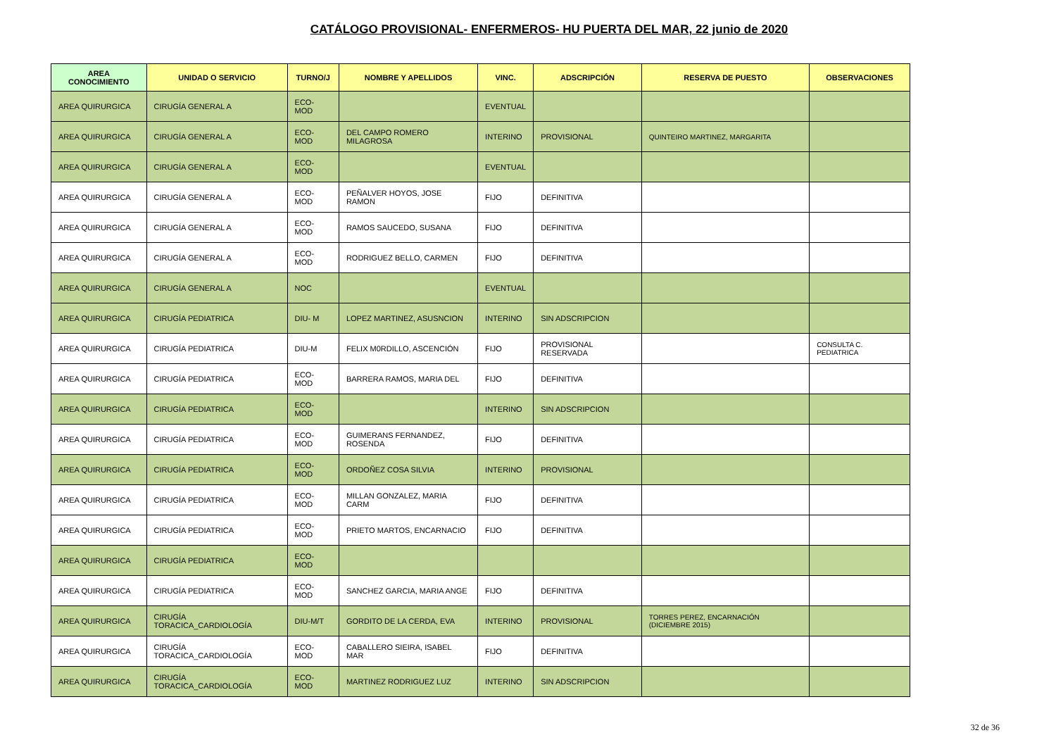CATÁLOGO PROVISIONAL- ENFERMEROS- HU PUERTA DEL MAR, 22 junio de 2020
| AREA CONOCIMIENTO | UNIDAD O SERVICIO | TURNO/J | NOMBRE Y APELLIDOS | VINC. | ADSCRIPCIÓN | RESERVA DE PUESTO | OBSERVACIONES |
| --- | --- | --- | --- | --- | --- | --- | --- |
| AREA QUIRURGICA | CIRUGÍA GENERAL A | ECO-MOD | | EVENTUAL | | | |
| AREA QUIRURGICA | CIRUGÍA GENERAL A | ECO-MOD | DEL CAMPO ROMERO MILAGROSA | INTERINO | PROVISIONAL | QUINTEIRO MARTINEZ, MARGARITA | |
| AREA QUIRURGICA | CIRUGÍA GENERAL A | ECO-MOD | | EVENTUAL | | | |
| AREA QUIRURGICA | CIRUGÍA GENERAL A | ECO-MOD | PEÑALVER HOYOS, JOSE RAMON | FIJO | DEFINITIVA | | |
| AREA QUIRURGICA | CIRUGÍA GENERAL A | ECO-MOD | RAMOS SAUCEDO, SUSANA | FIJO | DEFINITIVA | | |
| AREA QUIRURGICA | CIRUGÍA GENERAL A | ECO-MOD | RODRIGUEZ BELLO, CARMEN | FIJO | DEFINITIVA | | |
| AREA QUIRURGICA | CIRUGÍA GENERAL A | NOC | | EVENTUAL | | | |
| AREA QUIRURGICA | CIRUGÍA PEDIATRICA | DIU- M | LOPEZ MARTINEZ, ASUSNCION | INTERINO | SIN ADSCRIPCION | | |
| AREA QUIRURGICA | CIRUGÍA PEDIATRICA | DIU-M | FELIX M0RDILLO, ASCENCIÓN | FIJO | PROVISIONAL RESERVADA | | CONSULTA C. PEDIATRICA |
| AREA QUIRURGICA | CIRUGÍA PEDIATRICA | ECO-MOD | BARRERA RAMOS, MARIA DEL | FIJO | DEFINITIVA | | |
| AREA QUIRURGICA | CIRUGÍA PEDIATRICA | ECO-MOD | | INTERINO | SIN ADSCRIPCION | | |
| AREA QUIRURGICA | CIRUGÍA PEDIATRICA | ECO-MOD | GUIMERANS FERNANDEZ, ROSENDA | FIJO | DEFINITIVA | | |
| AREA QUIRURGICA | CIRUGÍA PEDIATRICA | ECO-MOD | ORDOÑEZ COSA SILVIA | INTERINO | PROVISIONAL | | |
| AREA QUIRURGICA | CIRUGÍA PEDIATRICA | ECO-MOD | MILLAN GONZALEZ, MARIA CARM | FIJO | DEFINITIVA | | |
| AREA QUIRURGICA | CIRUGÍA PEDIATRICA | ECO-MOD | PRIETO MARTOS, ENCARNACIO | FIJO | DEFINITIVA | | |
| AREA QUIRURGICA | CIRUGÍA PEDIATRICA | ECO-MOD | | | | | |
| AREA QUIRURGICA | CIRUGÍA PEDIATRICA | ECO-MOD | SANCHEZ GARCIA, MARIA ANGE | FIJO | DEFINITIVA | | |
| AREA QUIRURGICA | CIRUGÍA TORACICA_CARDIOLOGÍA | DIU-M/T | GORDITO DE LA CERDA, EVA | INTERINO | PROVISIONAL | TORRES PEREZ, ENCARNACIÓN (DICIEMBRE 2015) | |
| AREA QUIRURGICA | CIRUGÍA TORACICA_CARDIOLOGÍA | ECO-MOD | CABALLERO SIEIRA, ISABEL MAR | FIJO | DEFINITIVA | | |
| AREA QUIRURGICA | CIRUGÍA TORACICA_CARDIOLOGÍA | ECO-MOD | MARTINEZ RODRIGUEZ LUZ | INTERINO | SIN ADSCRIPCION | | |
32 de 36